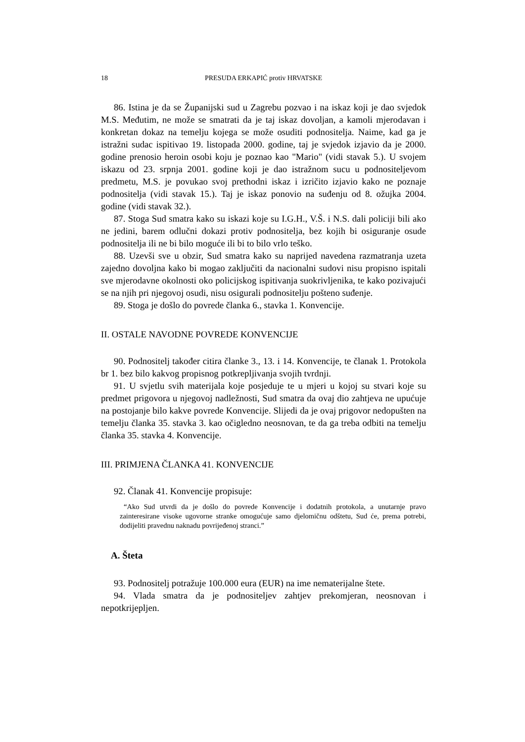18 PRESUDA ERKAPIĆ protiv HRVATSKE
86. Istina je da se Županijski sud u Zagrebu pozvao i na iskaz koji je dao svjedok M.S. Međutim, ne može se smatrati da je taj iskaz dovoljan, a kamoli mjerodavan i konkretan dokaz na temelju kojega se može osuditi podnositelja. Naime, kad ga je istražni sudac ispitivao 19. listopada 2000. godine, taj je svjedok izjavio da je 2000. godine prenosio heroin osobi koju je poznao kao "Mario" (vidi stavak 5.). U svojem iskazu od 23. srpnja 2001. godine koji je dao istražnom sucu u podnositeljevom predmetu, M.S. je povukao svoj prethodni iskaz i izričito izjavio kako ne poznaje podnositelja (vidi stavak 15.). Taj je iskaz ponovio na suđenju od 8. ožujka 2004. godine (vidi stavak 32.).
87. Stoga Sud smatra kako su iskazi koje su I.G.H., V.Š. i N.S. dali policiji bili ako ne jedini, barem odlučni dokazi protiv podnositelja, bez kojih bi osiguranje osude podnositelja ili ne bi bilo moguće ili bi to bilo vrlo teško.
88. Uzevši sve u obzir, Sud smatra kako su naprijed navedena razmatranja uzeta zajedno dovoljna kako bi mogao zaključiti da nacionalni sudovi nisu propisno ispitali sve mjerodavne okolnosti oko policijskog ispitivanja suokrivljenika, te kako pozivajući se na njih pri njegovoj osudi, nisu osigurali podnositelju pošteno suđenje.
89. Stoga je došlo do povrede članka 6., stavka 1. Konvencije.
II. OSTALE NAVODNE POVREDE KONVENCIJE
90. Podnositelj također citira članke 3., 13. i 14. Konvencije, te članak 1. Protokola br 1. bez bilo kakvog propisnog potkrepljivanja svojih tvrdnji.
91. U svjetlu svih materijala koje posjeduje te u mjeri u kojoj su stvari koje su predmet prigovora u njegovoj nadležnosti, Sud smatra da ovaj dio zahtjeva ne upućuje na postojanje bilo kakve povrede Konvencije. Slijedi da je ovaj prigovor nedopušten na temelju članka 35. stavka 3. kao očigledno neosnovan, te da ga treba odbiti na temelju članka 35. stavka 4. Konvencije.
III. PRIMJENA ČLANKA 41. KONVENCIJE
92. Članak 41. Konvencije propisuje:
“Ako Sud utvrdi da je došlo do povrede Konvencije i dodatnih protokola, a unutarnje pravo zainteresirane visoke ugovorne stranke omogućuje samo djelomičnu odštetu, Sud će, prema potrebi, dodijeliti pravednu naknadu povrijeđenoj stranci.”
A. Šteta
93. Podnositelj potražuje 100.000 eura (EUR) na ime nematerijalne štete.
94. Vlada smatra da je podnositeljev zahtjev prekomjeran, neosnovan i nepotkrijepljen.